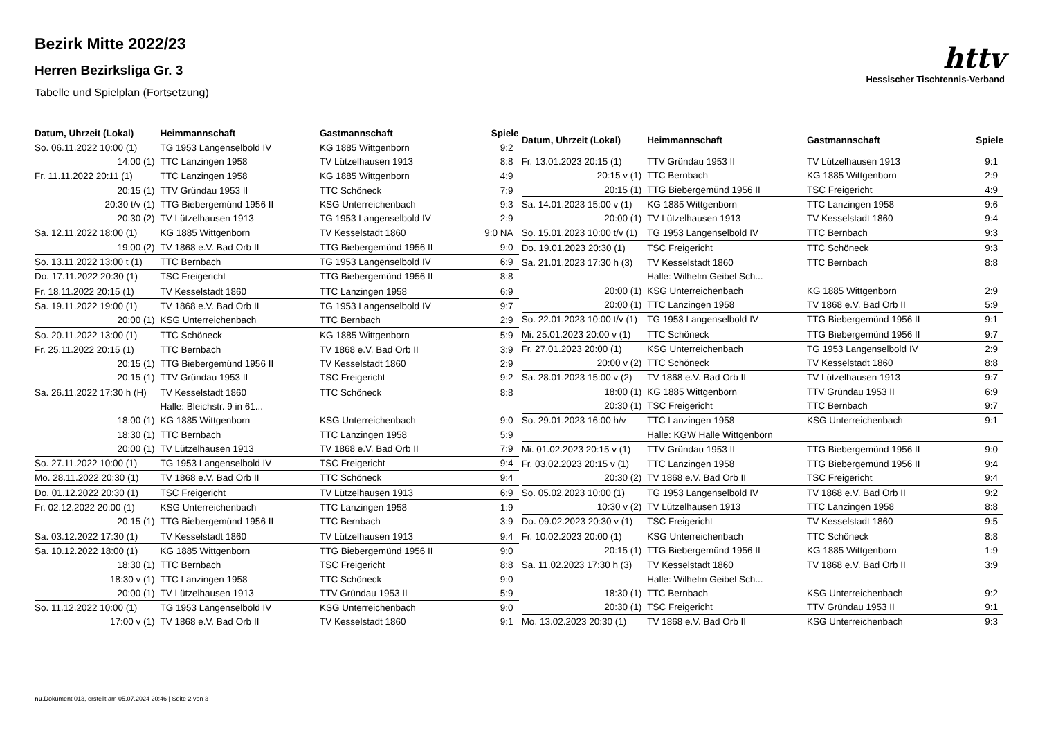Bezirk Mitte 2022/23
Herren Bezirksliga Gr. 3
Tabelle und Spielplan (Fortsetzung)
httv
Hessischer Tischtennis-Verband
| Datum, Uhrzeit (Lokal) | Heimmannschaft | Gastmannschaft | Spiele |
| --- | --- | --- | --- |
| So. 06.11.2022 10:00 (1) | TG 1953 Langenselbold IV | KG 1885 Wittgenborn | 9:2 |
| 14:00 (1) | TTC Lanzingen 1958 | TV Lützelhausen 1913 | 8:8 |
| Fr. 11.11.2022 20:11 (1) | TTC Lanzingen 1958 | KG 1885 Wittgenborn | 4:9 |
| 20:15 (1) | TTV Gründau 1953 II | TTC Schöneck | 7:9 |
| 20:30 t/v (1) | TTG Biebergemünd 1956 II | KSG Unterreichenbach | 9:3 |
| 20:30 (2) | TV Lützelhausen 1913 | TG 1953 Langenselbold IV | 2:9 |
| Sa. 12.11.2022 18:00 (1) | KG 1885 Wittgenborn | TV Kesselstadt 1860 | 9:0 NA |
| 19:00 (2) | TV 1868 e.V. Bad Orb II | TTG Biebergemünd 1956 II | 9:0 |
| So. 13.11.2022 13:00 t (1) | TTC Bernbach | TG 1953 Langenselbold IV | 6:9 |
| Do. 17.11.2022 20:30 (1) | TSC Freigericht | TTG Biebergemünd 1956 II | 8:8 |
| Fr. 18.11.2022 20:15 (1) | TV Kesselstadt 1860 | TTC Lanzingen 1958 | 6:9 |
| Sa. 19.11.2022 19:00 (1) | TV 1868 e.V. Bad Orb II | TG 1953 Langenselbold IV | 9:7 |
| 20:00 (1) | KSG Unterreichenbach | TTC Bernbach | 2:9 |
| So. 20.11.2022 13:00 (1) | TTC Schöneck | KG 1885 Wittgenborn | 5:9 |
| Fr. 25.11.2022 20:15 (1) | TTC Bernbach | TV 1868 e.V. Bad Orb II | 3:9 |
| 20:15 (1) | TTG Biebergemünd 1956 II | TV Kesselstadt 1860 | 2:9 |
| 20:15 (1) | TTV Gründau 1953 II | TSC Freigericht | 9:2 |
| Sa. 26.11.2022 17:30 h (H) | TV Kesselstadt 1860 | TTC Schöneck | 8:8 |
| | Halle: Bleichstr. 9 in 61... | | |
| 18:00 (1) | KG 1885 Wittgenborn | KSG Unterreichenbach | 9:0 |
| 18:30 (1) | TTC Bernbach | TTC Lanzingen 1958 | 5:9 |
| 20:00 (1) | TV Lützelhausen 1913 | TV 1868 e.V. Bad Orb II | 7:9 |
| So. 27.11.2022 10:00 (1) | TG 1953 Langenselbold IV | TSC Freigericht | 9:4 |
| Mo. 28.11.2022 20:30 (1) | TV 1868 e.V. Bad Orb II | TTC Schöneck | 9:4 |
| Do. 01.12.2022 20:30 (1) | TSC Freigericht | TV Lützelhausen 1913 | 6:9 |
| Fr. 02.12.2022 20:00 (1) | KSG Unterreichenbach | TTC Lanzingen 1958 | 1:9 |
| 20:15 (1) | TTG Biebergemünd 1956 II | TTC Bernbach | 3:9 |
| Sa. 03.12.2022 17:30 (1) | TV Kesselstadt 1860 | TV Lützelhausen 1913 | 9:4 |
| Sa. 10.12.2022 18:00 (1) | KG 1885 Wittgenborn | TTG Biebergemünd 1956 II | 9:0 |
| 18:30 (1) | TTC Bernbach | TSC Freigericht | 8:8 |
| 18:30 v (1) | TTC Lanzingen 1958 | TTC Schöneck | 9:0 |
| 20:00 (1) | TV Lützelhausen 1913 | TTV Gründau 1953 II | 5:9 |
| So. 11.12.2022 10:00 (1) | TG 1953 Langenselbold IV | KSG Unterreichenbach | 9:0 |
| 17:00 v (1) | TV 1868 e.V. Bad Orb II | TV Kesselstadt 1860 | 9:1 |
| Datum, Uhrzeit (Lokal) | Heimmannschaft | Gastmannschaft | Spiele |
| --- | --- | --- | --- |
| Fr. 13.01.2023 20:15 (1) | TTV Gründau 1953 II | TV Lützelhausen 1913 | 9:1 |
| 20:15 v (1) | TTC Bernbach | KG 1885 Wittgenborn | 2:9 |
| 20:15 (1) | TTG Biebergemünd 1956 II | TSC Freigericht | 4:9 |
| Sa. 14.01.2023 15:00 v (1) | KG 1885 Wittgenborn | TTC Lanzingen 1958 | 9:6 |
| 20:00 (1) | TV Lützelhausen 1913 | TV Kesselstadt 1860 | 9:4 |
| So. 15.01.2023 10:00 t/v (1) | TG 1953 Langenselbold IV | TTC Bernbach | 9:3 |
| Do. 19.01.2023 20:30 (1) | TSC Freigericht | TTC Schöneck | 9:3 |
| Sa. 21.01.2023 17:30 h (3) | TV Kesselstadt 1860 | TTC Bernbach | 8:8 |
| | Halle: Wilhelm Geibel Sch... | | |
| 20:00 (1) | KSG Unterreichenbach | KG 1885 Wittgenborn | 2:9 |
| 20:00 (1) | TTC Lanzingen 1958 | TV 1868 e.V. Bad Orb II | 5:9 |
| So. 22.01.2023 10:00 t/v (1) | TG 1953 Langenselbold IV | TTG Biebergemünd 1956 II | 9:1 |
| Mi. 25.01.2023 20:00 v (1) | TTC Schöneck | TTG Biebergemünd 1956 II | 9:7 |
| Fr. 27.01.2023 20:00 (1) | KSG Unterreichenbach | TG 1953 Langenselbold IV | 2:9 |
| 20:00 v (2) | TTC Schöneck | TV Kesselstadt 1860 | 8:8 |
| Sa. 28.01.2023 15:00 v (2) | TV 1868 e.V. Bad Orb II | TV Lützelhausen 1913 | 9:7 |
| 18:00 (1) | KG 1885 Wittgenborn | TTV Gründau 1953 II | 6:9 |
| 20:30 (1) | TSC Freigericht | TTC Bernbach | 9:7 |
| So. 29.01.2023 16:00 h/v | TTC Lanzingen 1958 | KSG Unterreichenbach | 9:1 |
| | Halle: KGW Halle Wittgenborn | | |
| Mi. 01.02.2023 20:15 v (1) | TTV Gründau 1953 II | TTG Biebergemünd 1956 II | 9:0 |
| Fr. 03.02.2023 20:15 v (1) | TTC Lanzingen 1958 | TTG Biebergemünd 1956 II | 9:4 |
| 20:30 (2) | TV 1868 e.V. Bad Orb II | TSC Freigericht | 9:4 |
| So. 05.02.2023 10:00 (1) | TG 1953 Langenselbold IV | TV 1868 e.V. Bad Orb II | 9:2 |
| 10:30 v (2) | TV Lützelhausen 1913 | TTC Lanzingen 1958 | 8:8 |
| Do. 09.02.2023 20:30 v (1) | TSC Freigericht | TV Kesselstadt 1860 | 9:5 |
| Fr. 10.02.2023 20:00 (1) | KSG Unterreichenbach | TTC Schöneck | 8:8 |
| 20:15 (1) | TTG Biebergemünd 1956 II | KG 1885 Wittgenborn | 1:9 |
| Sa. 11.02.2023 17:30 h (3) | TV Kesselstadt 1860 | TV 1868 e.V. Bad Orb II | 3:9 |
| | Halle: Wilhelm Geibel Sch... | | |
| 18:30 (1) | TTC Bernbach | KSG Unterreichenbach | 9:2 |
| 20:30 (1) | TSC Freigericht | TTV Gründau 1953 II | 9:1 |
| Mo. 13.02.2023 20:30 (1) | TV 1868 e.V. Bad Orb II | KSG Unterreichenbach | 9:3 |
nu.Dokument 013, erstellt am 05.07.2024 20:46 | Seite 2 von 3